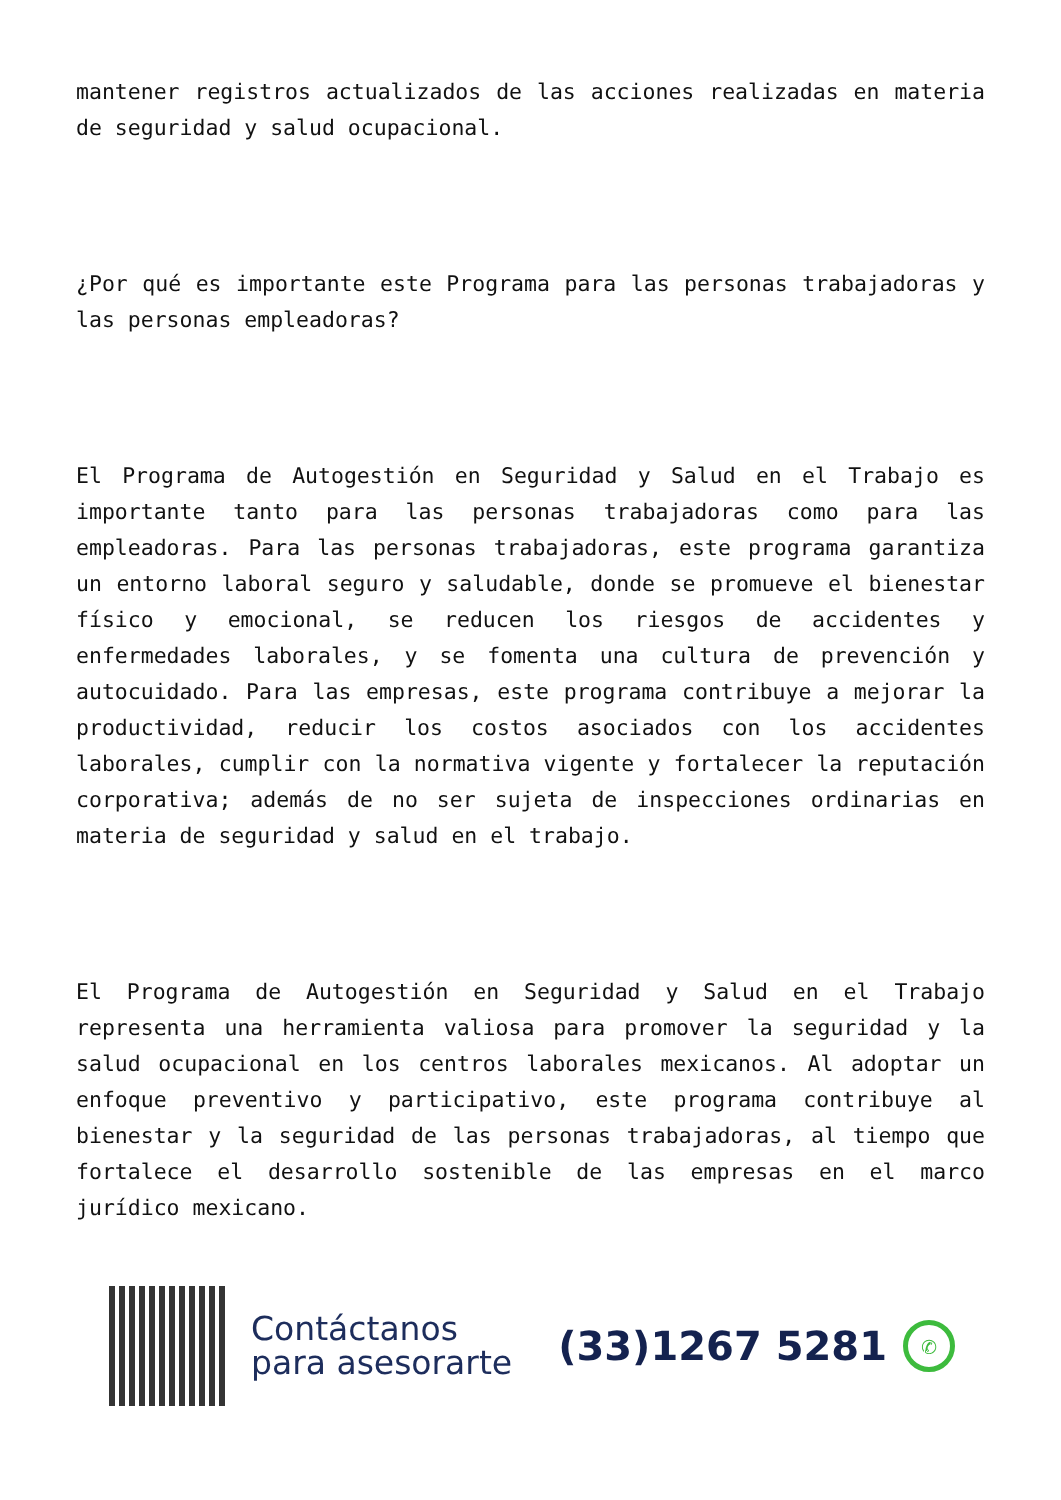mantener registros actualizados de las acciones realizadas en materia de seguridad y salud ocupacional.
¿Por qué es importante este Programa para las personas trabajadoras y las personas empleadoras?
El Programa de Autogestión en Seguridad y Salud en el Trabajo es importante tanto para las personas trabajadoras como para las empleadoras. Para las personas trabajadoras, este programa garantiza un entorno laboral seguro y saludable, donde se promueve el bienestar físico y emocional, se reducen los riesgos de accidentes y enfermedades laborales, y se fomenta una cultura de prevención y autocuidado. Para las empresas, este programa contribuye a mejorar la productividad, reducir los costos asociados con los accidentes laborales, cumplir con la normativa vigente y fortalecer la reputación corporativa; además de no ser sujeta de inspecciones ordinarias en materia de seguridad y salud en el trabajo.
El Programa de Autogestión en Seguridad y Salud en el Trabajo representa una herramienta valiosa para promover la seguridad y la salud ocupacional en los centros laborales mexicanos. Al adoptar un enfoque preventivo y participativo, este programa contribuye al bienestar y la seguridad de las personas trabajadoras, al tiempo que fortalece el desarrollo sostenible de las empresas en el marco jurídico mexicano.
Contáctanos
para asesorarte
(33)1267 5281
✆